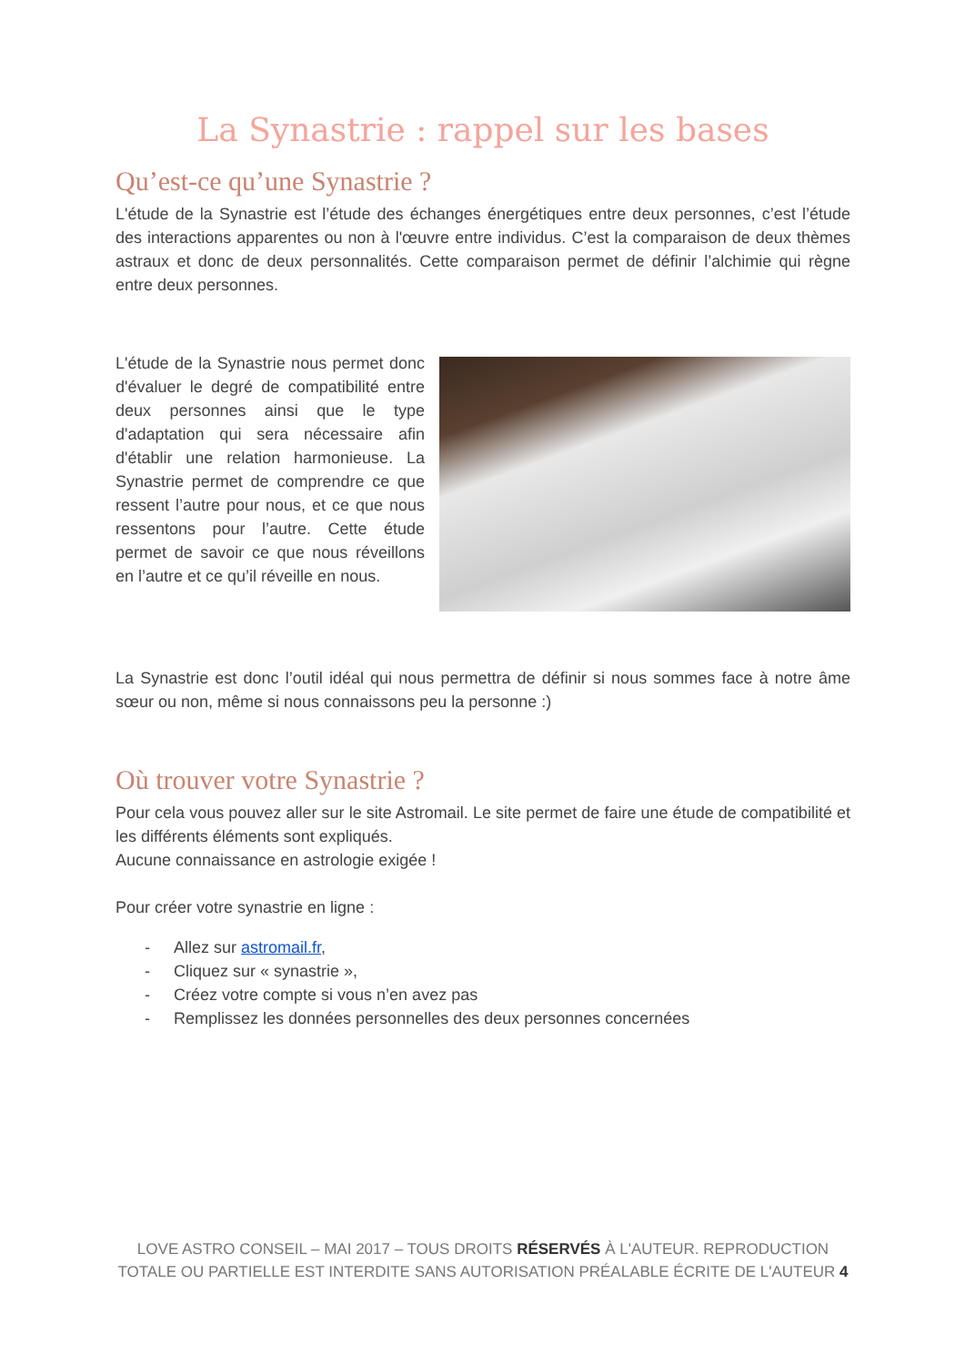La Synastrie : rappel sur les bases
Qu’est-ce qu’une Synastrie ?
L'étude de la Synastrie est l’étude des échanges énergétiques entre deux personnes, c’est l’étude des interactions apparentes ou non à l'œuvre entre individus. C’est la comparaison de deux thèmes astraux et donc de deux personnalités. Cette comparaison permet de définir l’alchimie qui règne entre deux personnes.
L'étude de la Synastrie nous permet donc d'évaluer le degré de compatibilité entre deux personnes ainsi que le type d'adaptation qui sera nécessaire afin d'établir une relation harmonieuse. La Synastrie permet de comprendre ce que ressent l’autre pour nous, et ce que nous ressentons pour l’autre. Cette étude permet de savoir ce que nous réveillons en l’autre et ce qu’il réveille en nous.
La Synastrie est donc l’outil idéal qui nous permettra de définir si nous sommes face à notre âme sœur ou non, même si nous connaissons peu la personne :)
Où trouver votre Synastrie ?
Pour cela vous pouvez aller sur le site Astromail. Le site permet de faire une étude de compatibilité et les différents éléments sont expliqués.
Aucune connaissance en astrologie exigée !
Pour créer votre synastrie en ligne :
- Allez sur astromail.fr,
- Cliquez sur « synastrie »,
- Créez votre compte si vous n’en avez pas
- Remplissez les données personnelles des deux personnes concernées
LOVE ASTRO CONSEIL – MAI 2017 – TOUS DROITS RÉSERVÉS À L'AUTEUR. REPRODUCTION TOTALE OU PARTIELLE EST INTERDITE SANS AUTORISATION PRÉALABLE ÉCRITE DE L'AUTEUR 4